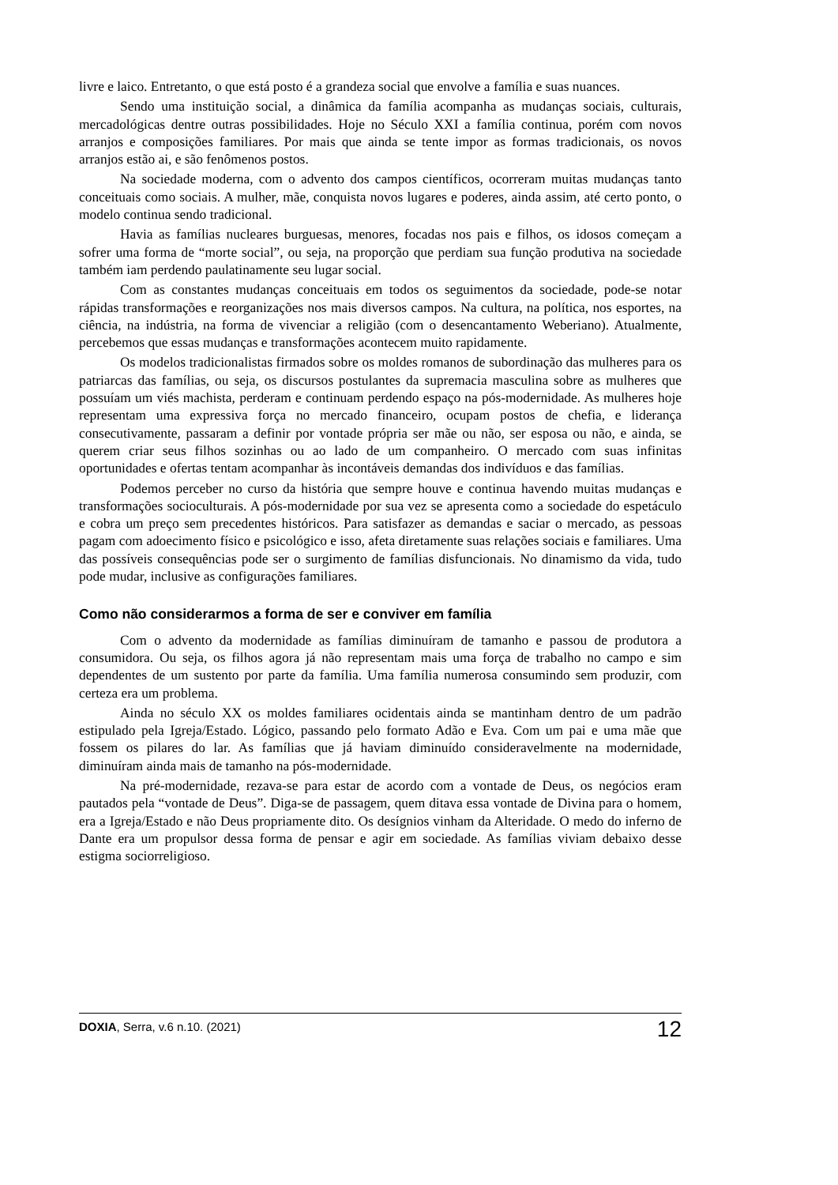livre e laico. Entretanto, o que está posto é a grandeza social que envolve a família e suas nuances.
Sendo uma instituição social, a dinâmica da família acompanha as mudanças sociais, culturais, mercadológicas dentre outras possibilidades. Hoje no Século XXI a família continua, porém com novos arranjos e composições familiares. Por mais que ainda se tente impor as formas tradicionais, os novos arranjos estão ai, e são fenômenos postos.
Na sociedade moderna, com o advento dos campos científicos, ocorreram muitas mudanças tanto conceituais como sociais. A mulher, mãe, conquista novos lugares e poderes, ainda assim, até certo ponto, o modelo continua sendo tradicional.
Havia as famílias nucleares burguesas, menores, focadas nos pais e filhos, os idosos começam a sofrer uma forma de “morte social”, ou seja, na proporção que perdiam sua função produtiva na sociedade também iam perdendo paulatinamente seu lugar social.
Com as constantes mudanças conceituais em todos os seguimentos da sociedade, pode-se notar rápidas transformações e reorganizações nos mais diversos campos. Na cultura, na política, nos esportes, na ciência, na indústria, na forma de vivenciar a religião (com o desencantamento Weberiano). Atualmente, percebemos que essas mudanças e transformações acontecem muito rapidamente.
Os modelos tradicionalistas firmados sobre os moldes romanos de subordinação das mulheres para os patriarcas das famílias, ou seja, os discursos postulantes da supremacia masculina sobre as mulheres que possuíam um viés machista, perderam e continuam perdendo espaço na pós-modernidade. As mulheres hoje representam uma expressiva força no mercado financeiro, ocupam postos de chefia, e liderança consecutivamente, passaram a definir por vontade própria ser mãe ou não, ser esposa ou não, e ainda, se querem criar seus filhos sozinhas ou ao lado de um companheiro. O mercado com suas infinitas oportunidades e ofertas tentam acompanhar às incontáveis demandas dos indivíduos e das famílias.
Podemos perceber no curso da história que sempre houve e continua havendo muitas mudanças e transformações socioculturais. A pós-modernidade por sua vez se apresenta como a sociedade do espetáculo e cobra um preço sem precedentes históricos. Para satisfazer as demandas e saciar o mercado, as pessoas pagam com adoecimento físico e psicológico e isso, afeta diretamente suas relações sociais e familiares. Uma das possíveis consequências pode ser o surgimento de famílias disfuncionais. No dinamismo da vida, tudo pode mudar, inclusive as configurações familiares.
Como não considerarmos a forma de ser e conviver em família
Com o advento da modernidade as famílias diminuíram de tamanho e passou de produtora a consumidora. Ou seja, os filhos agora já não representam mais uma força de trabalho no campo e sim dependentes de um sustento por parte da família. Uma família numerosa consumindo sem produzir, com certeza era um problema.
Ainda no século XX os moldes familiares ocidentais ainda se mantinham dentro de um padrão estipulado pela Igreja/Estado. Lógico, passando pelo formato Adão e Eva. Com um pai e uma mãe que fossem os pilares do lar. As famílias que já haviam diminuído consideravelmente na modernidade, diminuíram ainda mais de tamanho na pós-modernidade.
Na pré-modernidade, rezava-se para estar de acordo com a vontade de Deus, os negócios eram pautados pela “vontade de Deus”. Diga-se de passagem, quem ditava essa vontade de Divina para o homem, era a Igreja/Estado e não Deus propriamente dito. Os desígnios vinham da Alteridade. O medo do inferno de Dante era um propulsor dessa forma de pensar e agir em sociedade. As famílias viviam debaixo desse estigma sociorreligioso.
DOXIA, Serra, v.6 n.10. (2021) 12